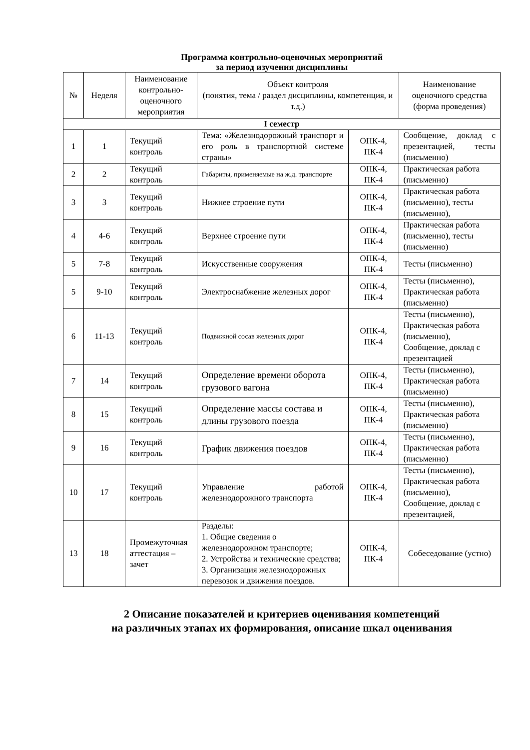Программа контрольно-оценочных мероприятий
за период изучения дисциплины
| № | Неделя | Наименование контрольно-оценочного мероприятия | Объект контроля (понятия, тема / раздел дисциплины, компетенция, и т.д.) | | Наименование оценочного средства (форма проведения) |
| --- | --- | --- | --- | --- | --- |
| I семестр | | | | | |
| 1 | 1 | Текущий контроль | Тема: «Железнодорожный транспорт и его роль в транспортной системе страны» | ОПК-4, ПК-4 | Сообщение, доклад с презентацией, тесты (письменно) |
| 2 | 2 | Текущий контроль | Габариты, применяемые на ж.д. транспорте | ОПК-4, ПК-4 | Практическая работа (письменно) |
| 3 | 3 | Текущий контроль | Нижнее строение пути | ОПК-4, ПК-4 | Практическая работа (письменно), тесты (письменно), |
| 4 | 4-6 | Текущий контроль | Верхнее строение пути | ОПК-4, ПК-4 | Практическая работа (письменно), тесты (письменно) |
| 5 | 7-8 | Текущий контроль | Искусственные сооружения | ОПК-4, ПК-4 | Тесты (письменно) |
| 5 | 9-10 | Текущий контроль | Электроснабжение железных дорог | ОПК-4, ПК-4 | Тесты (письменно), Практическая работа (письменно) |
| 6 | 11-13 | Текущий контроль | Подвижной сосав железных дорог | ОПК-4, ПК-4 | Тесты (письменно), Практическая работа (письменно), Сообщение, доклад с презентацией |
| 7 | 14 | Текущий контроль | Определение времени оборота грузового вагона | ОПК-4, ПК-4 | Тесты (письменно), Практическая работа (письменно) |
| 8 | 15 | Текущий контроль | Определение массы состава и длины грузового поезда | ОПК-4, ПК-4 | Тесты (письменно), Практическая работа (письменно) |
| 9 | 16 | Текущий контроль | График движения поездов | ОПК-4, ПК-4 | Тесты (письменно), Практическая работа (письменно) |
| 10 | 17 | Текущий контроль | Управление работой железнодорожного транспорта | ОПК-4, ПК-4 | Тесты (письменно), Практическая работа (письменно), Сообщение, доклад с презентацией, |
| 13 | 18 | Промежуточная аттестация – зачет | Разделы: 1. Общие сведения о железнодорожном транспорте; 2. Устройства и технические средства; 3. Организация железнодорожных перевозок и движения поездов. | ОПК-4, ПК-4 | Собеседование (устно) |
2 Описание показателей и критериев оценивания компетенций
на различных этапах их формирования, описание шкал оценивания